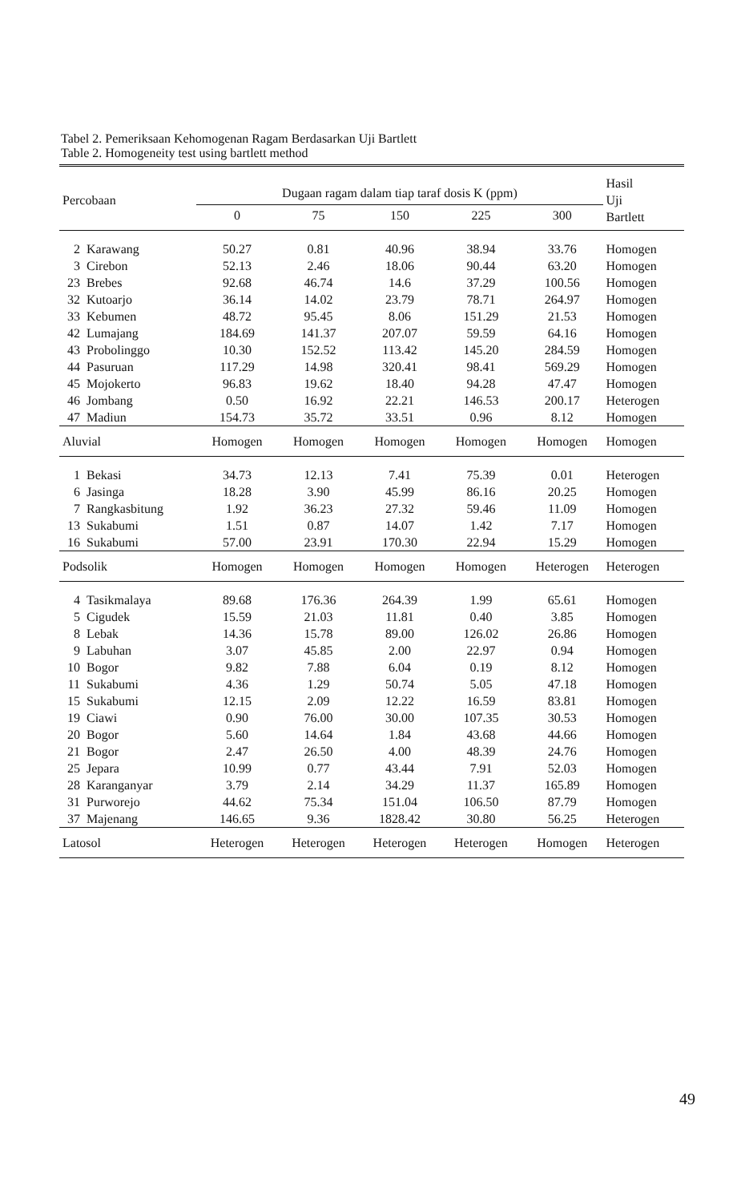Tabel 2. Pemeriksaan Kehomogenan Ragam Berdasarkan Uji Bartlett
Table 2. Homogeneity test using bartlett method
| Percobaan | | Dugaan ragam dalam tiap taraf dosis K (ppm) | | | | | Hasil Uji Bartlett |
| --- | --- | --- | --- | --- | --- | --- | --- |
| | | 0 | 75 | 150 | 225 | 300 | |
| 2 | Karawang | 50.27 | 0.81 | 40.96 | 38.94 | 33.76 | Homogen |
| 3 | Cirebon | 52.13 | 2.46 | 18.06 | 90.44 | 63.20 | Homogen |
| 23 | Brebes | 92.68 | 46.74 | 14.6 | 37.29 | 100.56 | Homogen |
| 32 | Kutoarjo | 36.14 | 14.02 | 23.79 | 78.71 | 264.97 | Homogen |
| 33 | Kebumen | 48.72 | 95.45 | 8.06 | 151.29 | 21.53 | Homogen |
| 42 | Lumajang | 184.69 | 141.37 | 207.07 | 59.59 | 64.16 | Homogen |
| 43 | Probolinggo | 10.30 | 152.52 | 113.42 | 145.20 | 284.59 | Homogen |
| 44 | Pasuruan | 117.29 | 14.98 | 320.41 | 98.41 | 569.29 | Homogen |
| 45 | Mojokerto | 96.83 | 19.62 | 18.40 | 94.28 | 47.47 | Homogen |
| 46 | Jombang | 0.50 | 16.92 | 22.21 | 146.53 | 200.17 | Heterogen |
| 47 | Madiun | 154.73 | 35.72 | 33.51 | 0.96 | 8.12 | Homogen |
| Aluvial | | Homogen | Homogen | Homogen | Homogen | Homogen | Homogen |
| 1 | Bekasi | 34.73 | 12.13 | 7.41 | 75.39 | 0.01 | Heterogen |
| 6 | Jasinga | 18.28 | 3.90 | 45.99 | 86.16 | 20.25 | Homogen |
| 7 | Rangkasbitung | 1.92 | 36.23 | 27.32 | 59.46 | 11.09 | Homogen |
| 13 | Sukabumi | 1.51 | 0.87 | 14.07 | 1.42 | 7.17 | Homogen |
| 16 | Sukabumi | 57.00 | 23.91 | 170.30 | 22.94 | 15.29 | Homogen |
| Podsolik | | Homogen | Homogen | Homogen | Homogen | Heterogen | Heterogen |
| 4 | Tasikmalaya | 89.68 | 176.36 | 264.39 | 1.99 | 65.61 | Homogen |
| 5 | Cigudek | 15.59 | 21.03 | 11.81 | 0.40 | 3.85 | Homogen |
| 8 | Lebak | 14.36 | 15.78 | 89.00 | 126.02 | 26.86 | Homogen |
| 9 | Labuhan | 3.07 | 45.85 | 2.00 | 22.97 | 0.94 | Homogen |
| 10 | Bogor | 9.82 | 7.88 | 6.04 | 0.19 | 8.12 | Homogen |
| 11 | Sukabumi | 4.36 | 1.29 | 50.74 | 5.05 | 47.18 | Homogen |
| 15 | Sukabumi | 12.15 | 2.09 | 12.22 | 16.59 | 83.81 | Homogen |
| 19 | Ciawi | 0.90 | 76.00 | 30.00 | 107.35 | 30.53 | Homogen |
| 20 | Bogor | 5.60 | 14.64 | 1.84 | 43.68 | 44.66 | Homogen |
| 21 | Bogor | 2.47 | 26.50 | 4.00 | 48.39 | 24.76 | Homogen |
| 25 | Jepara | 10.99 | 0.77 | 43.44 | 7.91 | 52.03 | Homogen |
| 28 | Karanganyar | 3.79 | 2.14 | 34.29 | 11.37 | 165.89 | Homogen |
| 31 | Purworejo | 44.62 | 75.34 | 151.04 | 106.50 | 87.79 | Homogen |
| 37 | Majenang | 146.65 | 9.36 | 1828.42 | 30.80 | 56.25 | Heterogen |
| Latosol | | Heterogen | Heterogen | Heterogen | Heterogen | Homogen | Heterogen |
49